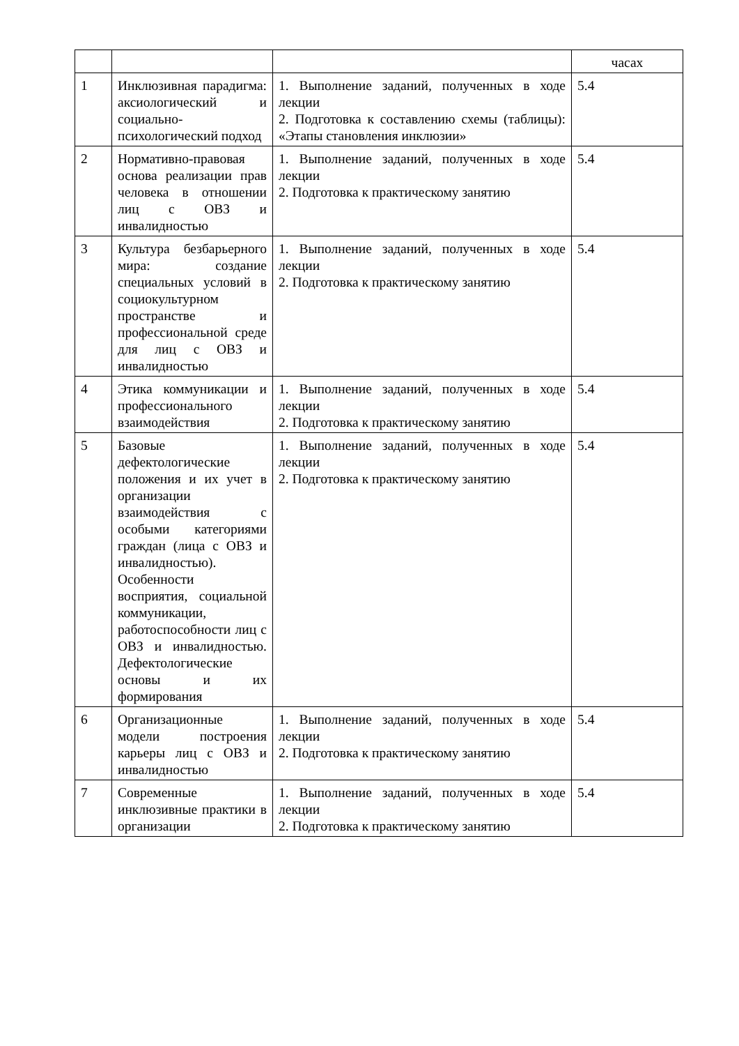| | | | часах |
| 1 | Инклюзивная парадигма: аксиологический и социально-психологический подход | 1. Выполнение заданий, полученных в ходе лекции 2. Подготовка к составлению схемы (таблицы): «Этапы становления инклюзии» | 5.4 |
| 2 | Нормативно-правовая основа реализации прав человека в отношении лиц с ОВЗ и инвалидностью | 1. Выполнение заданий, полученных в ходе лекции 2. Подготовка к практическому занятию | 5.4 |
| 3 | Культура безбарьерного мира: создание специальных условий в социокультурном пространстве и профессиональной среде для лиц с ОВЗ и инвалидностью | 1. Выполнение заданий, полученных в ходе лекции 2. Подготовка к практическому занятию | 5.4 |
| 4 | Этика коммуникации и профессионального взаимодействия | 1. Выполнение заданий, полученных в ходе лекции 2. Подготовка к практическому занятию | 5.4 |
| 5 | Базовые дефектологические положения и их учет в организации взаимодействия с особыми категориями граждан (лица с ОВЗ и инвалидностью). Особенности восприятия, социальной коммуникации, работоспособности лиц с ОВЗ и инвалидностью. Дефектологические основы и их формирования | 1. Выполнение заданий, полученных в ходе лекции 2. Подготовка к практическому занятию | 5.4 |
| 6 | Организационные модели построения карьеры лиц с ОВЗ и инвалидностью | 1. Выполнение заданий, полученных в ходе лекции 2. Подготовка к практическому занятию | 5.4 |
| 7 | Современные инклюзивные практики в организации | 1. Выполнение заданий, полученных в ходе лекции 2. Подготовка к практическому занятию | 5.4 |